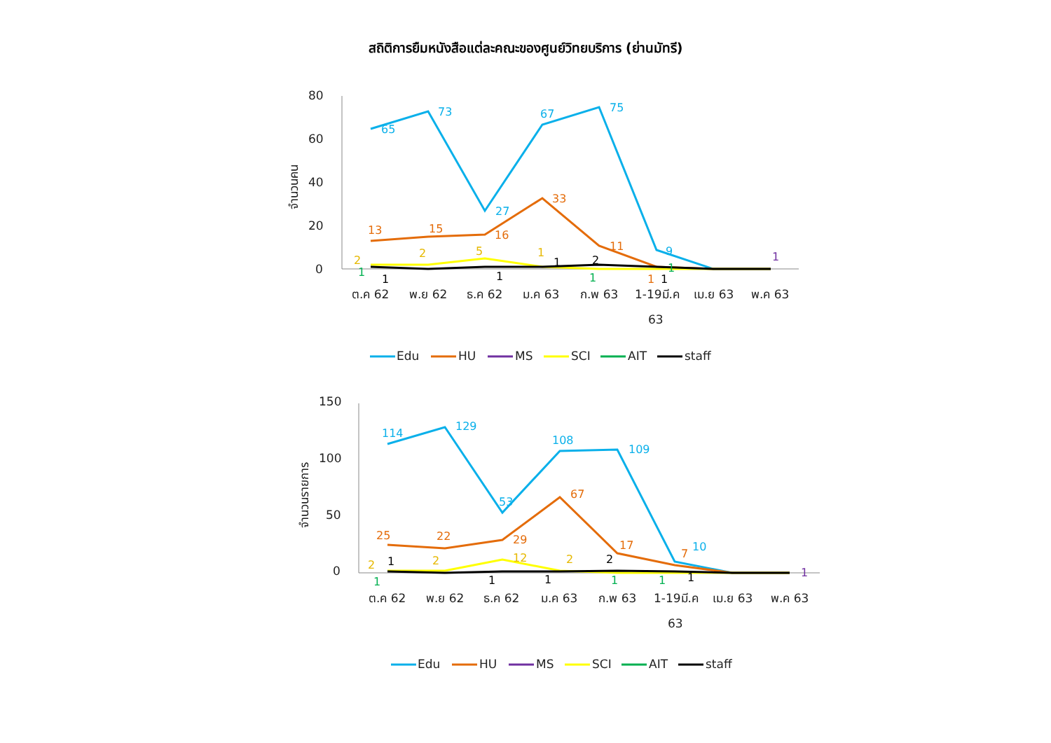สถิติการยืมหนังสือแต่ละคณะของศูนย์วิทยบริการ (ย่านมัทรี)
80
60
40
20
0
จำนวนคน
ต.ค 62
พ.ย 62
ธ.ค 62
ม.ค 63
ก.พ 63
1-19มี.ค
เม.ย 63
พ.ค 63
63
65
73
27
67
75
9
13
15
16
33
11
1
2
2
5
1
1
1
1
2
1
1
1
1
1
Edu
HU
MS
SCI
AIT
staff
150
100
50
0
จำนวนรายการ
ต.ค 62
พ.ย 62
ธ.ค 62
ม.ค 63
ก.พ 63
1-19มี.ค
เม.ย 63
พ.ค 63
63
114
129
53
108
109
10
25
22
29
67
17
7
2
2
12
2
1
1
1
2
1
1
1
1
1
Edu
HU
MS
SCI
AIT
staff